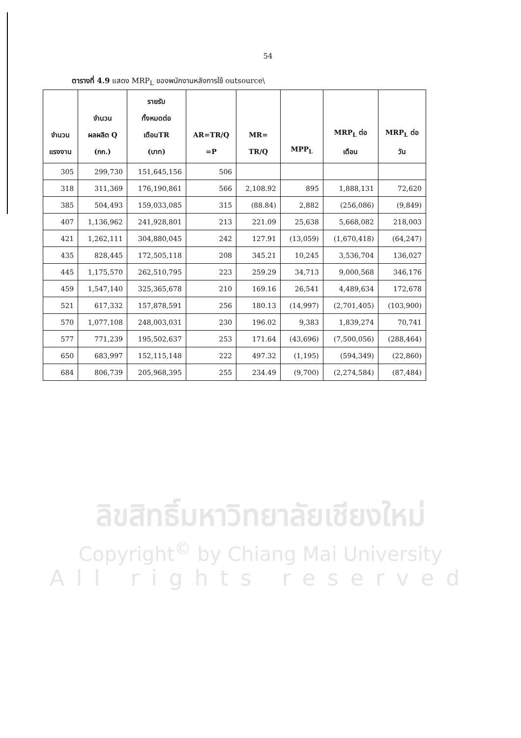54
ตารางที่ 4.9 แสดง MRP<sub>L</sub> ของพนักงานหลังการใช้ outsource\
| จำนวน แรงงาน | จำนวน ผลผลิต Q (กก.) | รายรับ ทั้งหมดต่อ เดือนTR (บาท) | AR=TR/Q =P | MR= TR/Q | MPP<sub>L</sub> | MRP<sub>L</sub> ต่อ เดือน | MRP<sub>L</sub> ต่อ วัน |
| --- | --- | --- | --- | --- | --- | --- | --- |
| 305 | 299,730 | 151,645,156 | 506 | | | | |
| 318 | 311,369 | 176,190,861 | 566 | 2,108.92 | 895 | 1,888,131 | 72,620 |
| 385 | 504,493 | 159,033,085 | 315 | (88.84) | 2,882 | (256,086) | (9,849) |
| 407 | 1,136,962 | 241,928,801 | 213 | 221.09 | 25,638 | 5,668,082 | 218,003 |
| 421 | 1,262,111 | 304,880,045 | 242 | 127.91 | (13,059) | (1,670,418) | (64,247) |
| 435 | 828,445 | 172,505,118 | 208 | 345.21 | 10,245 | 3,536,704 | 136,027 |
| 445 | 1,175,570 | 262,510,795 | 223 | 259.29 | 34,713 | 9,000,568 | 346,176 |
| 459 | 1,547,140 | 325,365,678 | 210 | 169.16 | 26,541 | 4,489,634 | 172,678 |
| 521 | 617,332 | 157,878,591 | 256 | 180.13 | (14,997) | (2,701,405) | (103,900) |
| 570 | 1,077,108 | 248,003,031 | 230 | 196.02 | 9,383 | 1,839,274 | 70,741 |
| 577 | 771,239 | 195,502,637 | 253 | 171.64 | (43,696) | (7,500,056) | (288,464) |
| 650 | 683,997 | 152,115,148 | 222 | 497.32 | (1,195) | (594,349) | (22,860) |
| 684 | 806,739 | 205,968,395 | 255 | 234.49 | (9,700) | (2,274,584) | (87,484) |
ลิขสิทธิ์มหาวิทยาลัยเชียงใหม่
Copyright<sup>©</sup> by Chiang Mai University
All rights reserved